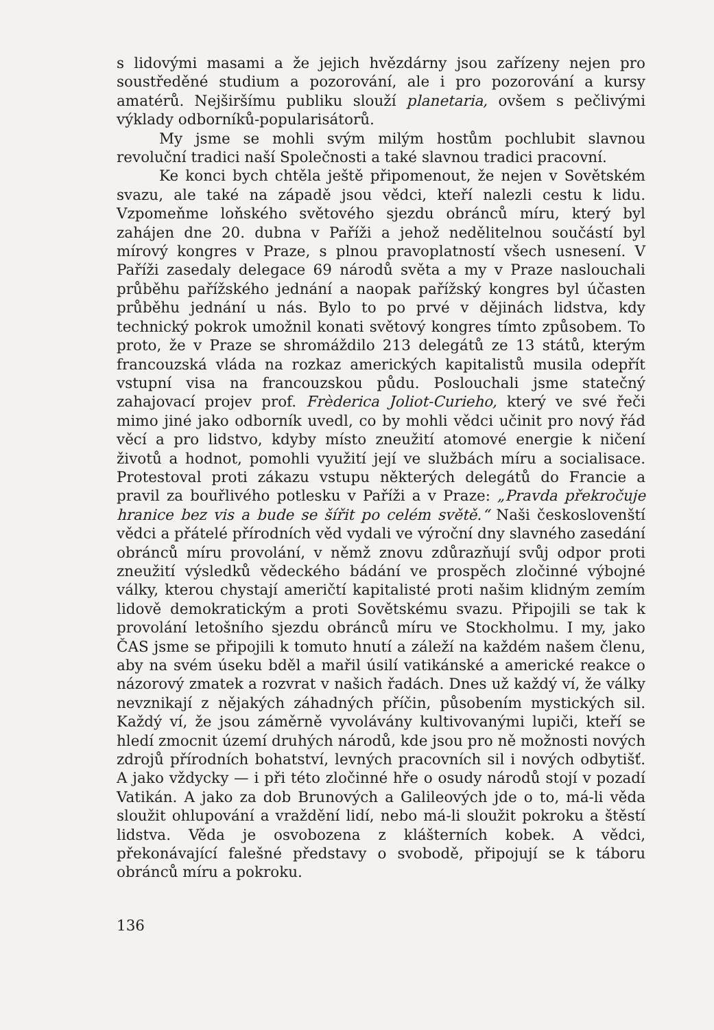s lidovými masami a že jejich hvězdárny jsou zařízeny nejen pro soustředěné studium a pozorování, ale i pro pozorování a kursy amatérů. Nejširšímu publiku slouží planetaria, ovšem s pečlivými výklady odborníků-popularisátorů.
My jsme se mohli svým milým hostům pochlubit slavnou revoluční tradici naší Společnosti a také slavnou tradici pracovní.
Ke konci bych chtěla ještě připomenout, že nejen v Sovětském svazu, ale také na západě jsou vědci, kteří nalezli cestu k lidu. Vzpomeňme loňského světového sjezdu obránců míru, který byl zahájen dne 20. dubna v Paříži a jehož nedělitelnou součástí byl mírový kongres v Praze, s plnou pravoplatností všech usnesení. V Paříži zasedaly delegace 69 národů světa a my v Praze naslouchali průběhu pařížského jednání a naopak pařížský kongres byl účasten průběhu jednání u nás. Bylo to po prvé v dějinách lidstva, kdy technický pokrok umožnil konati světový kongres tímto způsobem. To proto, že v Praze se shromáždilo 213 delegátů ze 13 států, kterým francouzská vláda na rozkaz amerických kapitalistů musila odepřít vstupní visa na francouzskou půdu. Poslouchali jsme statečný zahajovací projev prof. Frèderica Joliot-Curieho, který ve své řeči mimo jiné jako odborník uvedl, co by mohli vědci učinit pro nový řád věcí a pro lidstvo, kdyby místo zneužití atomové energie k ničení životů a hodnot, pomohli využití její ve službách míru a socialisace. Protestoval proti zákazu vstupu některých delegátů do Francie a pravil za bouřlivého potlesku v Paříži a v Praze: „Pravda překročuje hranice bez vis a bude se šířit po celém světě.“ Naši českoslovenští vědci a přátelé přírodních věd vydali ve výroční dny slavného zasedání obránců míru provolání, v němž znovu zdůrazňují svůj odpor proti zneužití výsledků vědeckého bádání ve prospěch zločinné výbojné války, kterou chystají američtí kapitalisté proti našim klidným zemím lidově demokratickým a proti Sovětskému svazu. Připojili se tak k provolání letošního sjezdu obránců míru ve Stockholmu. I my, jako ČAS jsme se připojili k tomuto hnutí a záleží na každém našem členu, aby na svém úseku bděl a mařil úsilí vatikánské a americké reakce o názorový zmatek a rozvrat v našich řadách. Dnes už každý ví, že války nevznikají z nějakých záhadných příčin, působením mystických sil. Každý ví, že jsou záměrně vyvolávány kultivovanými lupiči, kteří se hledí zmocnit území druhých národů, kde jsou pro ně možnosti nových zdrojů přírodních bohatství, levných pracovních sil i nových odbytišť. A jako vždycky — i při této zločinné hře o osudy národů stojí v pozadí Vatikán. A jako za dob Brunových a Galileových jde o to, má-li věda sloužit ohlupování a vraždění lidí, nebo má-li sloužit pokroku a štěstí lidstva. Věda je osvobozena z klášterních kobek. A vědci, překonávající falešné představy o svobodě, připojují se k táboru obránců míru a pokroku.
136